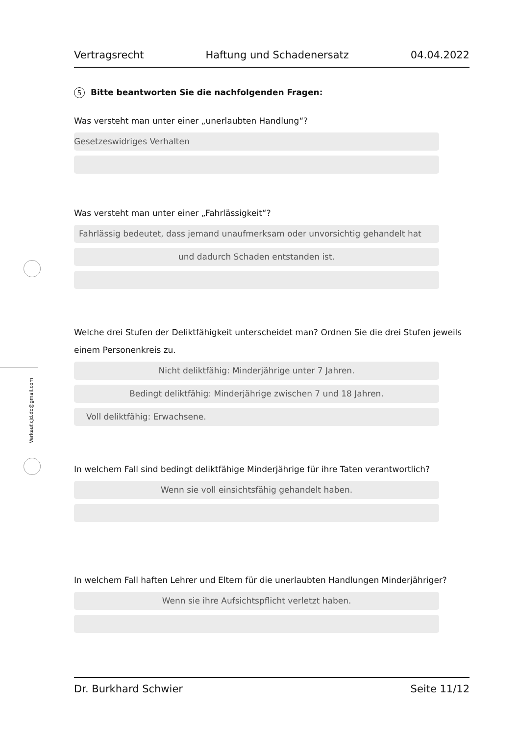Verkauf.cjd.do@gmail.com
Vertragsrecht Haftung und Schadenersatz 04.04.2022
5 Bitte beantworten Sie die nachfolgenden Fragen:
Was versteht man unter einer „unerlaubten Handlung“?
Gesetzeswidriges Verhalten
Was versteht man unter einer „Fahrlässigkeit“?
Fahrlässig bedeutet, dass jemand unaufmerksam oder unvorsichtig gehandelt hat
und dadurch Schaden entstanden ist.
Welche drei Stufen der Deliktfähigkeit unterscheidet man? Ordnen Sie die drei Stufen jeweils einem Personenkreis zu.
Nicht deliktfähig: Minderjährige unter 7 Jahren.
Bedingt deliktfähig: Minderjährige zwischen 7 und 18 Jahren.
Voll deliktfähig: Erwachsene.
In welchem Fall sind bedingt deliktfähige Minderjährige für ihre Taten verantwortlich?
Wenn sie voll einsichtsfähig gehandelt haben.
In welchem Fall haften Lehrer und Eltern für die unerlaubten Handlungen Minderjähriger?
Wenn sie ihre Aufsichtspflicht verletzt haben.
Dr. Burkhard Schwier Seite 11/12